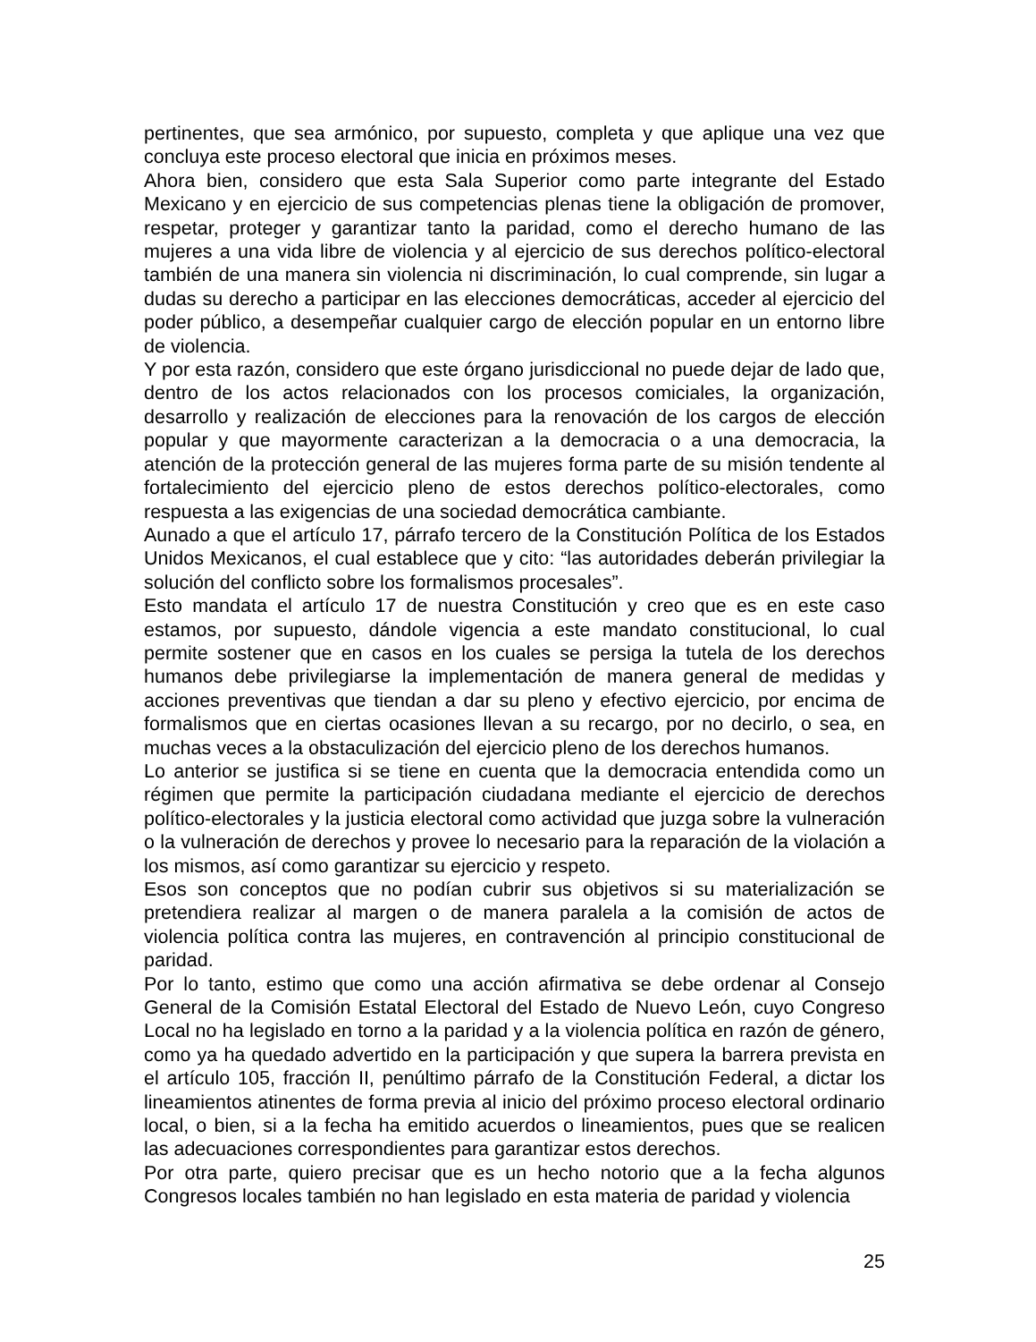pertinentes, que sea armónico, por supuesto, completa y que aplique una vez que concluya este proceso electoral que inicia en próximos meses.
Ahora bien, considero que esta Sala Superior como parte integrante del Estado Mexicano y en ejercicio de sus competencias plenas tiene la obligación de promover, respetar, proteger y garantizar tanto la paridad, como el derecho humano de las mujeres a una vida libre de violencia y al ejercicio de sus derechos político-electoral también de una manera sin violencia ni discriminación, lo cual comprende, sin lugar a dudas su derecho a participar en las elecciones democráticas, acceder al ejercicio del poder público, a desempeñar cualquier cargo de elección popular en un entorno libre de violencia.
Y por esta razón, considero que este órgano jurisdiccional no puede dejar de lado que, dentro de los actos relacionados con los procesos comiciales, la organización, desarrollo y realización de elecciones para la renovación de los cargos de elección popular y que mayormente caracterizan a la democracia o a una democracia, la atención de la protección general de las mujeres forma parte de su misión tendente al fortalecimiento del ejercicio pleno de estos derechos político-electorales, como respuesta a las exigencias de una sociedad democrática cambiante.
Aunado a que el artículo 17, párrafo tercero de la Constitución Política de los Estados Unidos Mexicanos, el cual establece que y cito: “las autoridades deberán privilegiar la solución del conflicto sobre los formalismos procesales”.
Esto mandata el artículo 17 de nuestra Constitución y creo que es en este caso estamos, por supuesto, dándole vigencia a este mandato constitucional, lo cual permite sostener que en casos en los cuales se persiga la tutela de los derechos humanos debe privilegiarse la implementación de manera general de medidas y acciones preventivas que tiendan a dar su pleno y efectivo ejercicio, por encima de formalismos que en ciertas ocasiones llevan a su recargo, por no decirlo, o sea, en muchas veces a la obstaculización del ejercicio pleno de los derechos humanos.
Lo anterior se justifica si se tiene en cuenta que la democracia entendida como un régimen que permite la participación ciudadana mediante el ejercicio de derechos político-electorales y la justicia electoral como actividad que juzga sobre la vulneración o la vulneración de derechos y provee lo necesario para la reparación de la violación a los mismos, así como garantizar su ejercicio y respeto.
Esos son conceptos que no podían cubrir sus objetivos si su materialización se pretendiera realizar al margen o de manera paralela a la comisión de actos de violencia política contra las mujeres, en contravención al principio constitucional de paridad.
Por lo tanto, estimo que como una acción afirmativa se debe ordenar al Consejo General de la Comisión Estatal Electoral del Estado de Nuevo León, cuyo Congreso Local no ha legislado en torno a la paridad y a la violencia política en razón de género, como ya ha quedado advertido en la participación y que supera la barrera prevista en el artículo 105, fracción II, penúltimo párrafo de la Constitución Federal, a dictar los lineamientos atinentes de forma previa al inicio del próximo proceso electoral ordinario local, o bien, si a la fecha ha emitido acuerdos o lineamientos, pues que se realicen las adecuaciones correspondientes para garantizar estos derechos.
Por otra parte, quiero precisar que es un hecho notorio que a la fecha algunos Congresos locales también no han legislado en esta materia de paridad y violencia
25